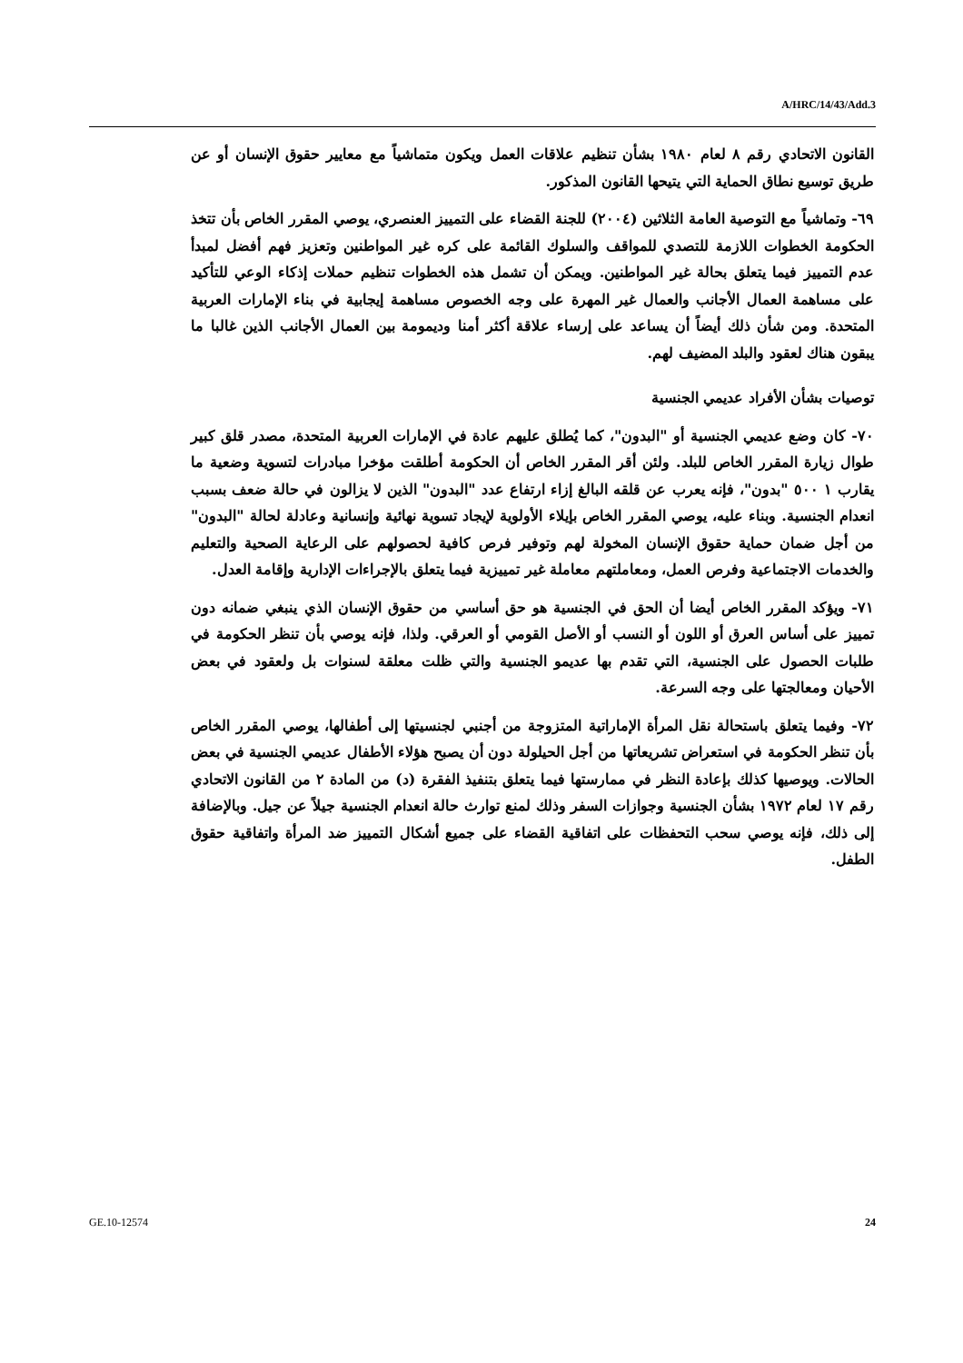A/HRC/14/43/Add.3
القانون الاتحادي رقم ٨ لعام ١٩٨٠ بشأن تنظيم علاقات العمل ويكون متماشياً مع معايير حقوق الإنسان أو عن طريق توسيع نطاق الحماية التي يتيحها القانون المذكور.
٦٩- وتماشياً مع التوصية العامة الثلاثين (٢٠٠٤) للجنة القضاء على التمييز العنصري، يوصي المقرر الخاص بأن تتخذ الحكومة الخطوات اللازمة للتصدي للمواقف والسلوك القائمة على كره غير المواطنين وتعزيز فهم أفضل لمبدأ عدم التمييز فيما يتعلق بحالة غير المواطنين. ويمكن أن تشمل هذه الخطوات تنظيم حملات إذكاء الوعي للتأكيد على مساهمة العمال الأجانب والعمال غير المهرة على وجه الخصوص مساهمة إيجابية في بناء الإمارات العربية المتحدة. ومن شأن ذلك أيضاً أن يساعد على إرساء علاقة أكثر أمنا وديمومة بين العمال الأجانب الذين غالبا ما يبقون هناك لعقود والبلد المضيف لهم.
توصيات بشأن الأفراد عديمي الجنسية
٧٠- كان وضع عديمي الجنسية أو "البدون"، كما يُطلق عليهم عادة في الإمارات العربية المتحدة، مصدر قلق كبير طوال زيارة المقرر الخاص للبلد. ولئن أقر المقرر الخاص أن الحكومة أطلقت مؤخرا مبادرات لتسوية وضعية ما يقارب ١ ٥٠٠ "بدون"، فإنه يعرب عن قلقه البالغ إزاء ارتفاع عدد "البدون" الذين لا يزالون في حالة ضعف بسبب انعدام الجنسية. وبناء عليه، يوصي المقرر الخاص بإيلاء الأولوية لإيجاد تسوية نهائية وإنسانية وعادلة لحالة "البدون" من أجل ضمان حماية حقوق الإنسان المخولة لهم وتوفير فرص كافية لحصولهم على الرعاية الصحية والتعليم والخدمات الاجتماعية وفرص العمل، ومعاملتهم معاملة غير تمييزية فيما يتعلق بالإجراءات الإدارية وإقامة العدل.
٧١- ويؤكد المقرر الخاص أيضا أن الحق في الجنسية هو حق أساسي من حقوق الإنسان الذي ينبغي ضمانه دون تمييز على أساس العرق أو اللون أو النسب أو الأصل القومي أو العرقي. ولذا، فإنه يوصي بأن تنظر الحكومة في طلبات الحصول على الجنسية، التي تقدم بها عديمو الجنسية والتي ظلت معلقة لسنوات بل ولعقود في بعض الأحيان ومعالجتها على وجه السرعة.
٧٢- وفيما يتعلق باستحالة نقل المرأة الإماراتية المتزوجة من أجنبي لجنسيتها إلى أطفالها، يوصي المقرر الخاص بأن تنظر الحكومة في استعراض تشريعاتها من أجل الحيلولة دون أن يصبح هؤلاء الأطفال عديمي الجنسية في بعض الحالات. ويوصيها كذلك بإعادة النظر في ممارستها فيما يتعلق بتنفيذ الفقرة (د) من المادة ٢ من القانون الاتحادي رقم ١٧ لعام ١٩٧٢ بشأن الجنسية وجوازات السفر وذلك لمنع توارث حالة انعدام الجنسية جيلاً عن جيل. وبالإضافة إلى ذلك، فإنه يوصي سحب التحفظات على اتفاقية القضاء على جميع أشكال التمييز ضد المرأة واتفاقية حقوق الطفل.
GE.10-12574 24